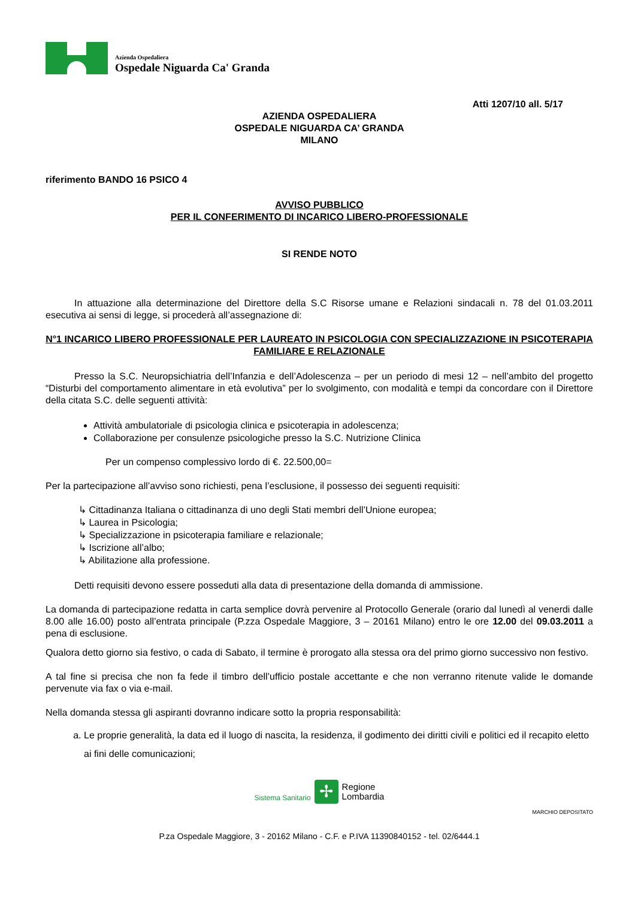Azienda Ospedaliera
Ospedale Niguarda Ca' Granda
Atti 1207/10 all. 5/17
AZIENDA OSPEDALIERA
OSPEDALE NIGUARDA CA’ GRANDA
MILANO
riferimento BANDO 16 PSICO 4
AVVISO PUBBLICO
PER IL CONFERIMENTO DI INCARICO LIBERO-PROFESSIONALE
SI RENDE NOTO
In attuazione alla determinazione del Direttore della S.C Risorse umane e Relazioni sindacali n. 78 del 01.03.2011 esecutiva ai sensi di legge, si procederà all’assegnazione di:
N°1 INCARICO LIBERO PROFESSIONALE PER LAUREATO IN PSICOLOGIA CON SPECIALIZZAZIONE IN PSICOTERAPIA FAMILIARE E RELAZIONALE
Presso la S.C. Neuropsichiatria dell’Infanzia e dell’Adolescenza – per un periodo di mesi 12 – nell’ambito del progetto “Disturbi del comportamento alimentare in età evolutiva” per lo svolgimento, con modalità e tempi da concordare con il Direttore della citata S.C. delle seguenti attività:
Attività ambulatoriale di psicologia clinica e psicoterapia in adolescenza;
Collaborazione per consulenze psicologiche presso la S.C. Nutrizione Clinica
Per un compenso complessivo lordo di €. 22.500,00=
Per la partecipazione all’avviso sono richiesti, pena l’esclusione, il possesso dei seguenti requisiti:
↳ Cittadinanza Italiana o cittadinanza di uno degli Stati membri dell’Unione europea;
↳ Laurea in Psicologia;
↳ Specializzazione in psicoterapia familiare e relazionale;
↳ Iscrizione all’albo;
↳ Abilitazione alla professione.
Detti requisiti devono essere posseduti alla data di presentazione della domanda di ammissione.
La domanda di partecipazione redatta in carta semplice dovrà pervenire al Protocollo Generale (orario dal lunedì al venerdi dalle 8.00 alle 16.00) posto all’entrata principale (P.zza Ospedale Maggiore, 3 – 20161 Milano) entro le ore 12.00 del 09.03.2011 a pena di esclusione.
Qualora detto giorno sia festivo, o cada di Sabato, il termine è prorogato alla stessa ora del primo giorno successivo non festivo.
A tal fine si precisa che non fa fede il timbro dell’ufficio postale accettante e che non verranno ritenute valide le domande pervenute via fax o via e-mail.
Nella domanda stessa gli aspiranti dovranno indicare sotto la propria responsabilità:
a. Le proprie generalità, la data ed il luogo di nascita, la residenza, il godimento dei diritti civili e politici ed il recapito eletto ai fini delle comunicazioni;
Sistema Sanitario ✢ Regione
Lombardia
MARCHIO DEPOSITATO
P.za Ospedale Maggiore, 3 - 20162 Milano - C.F. e P.IVA 11390840152 - tel. 02/6444.1